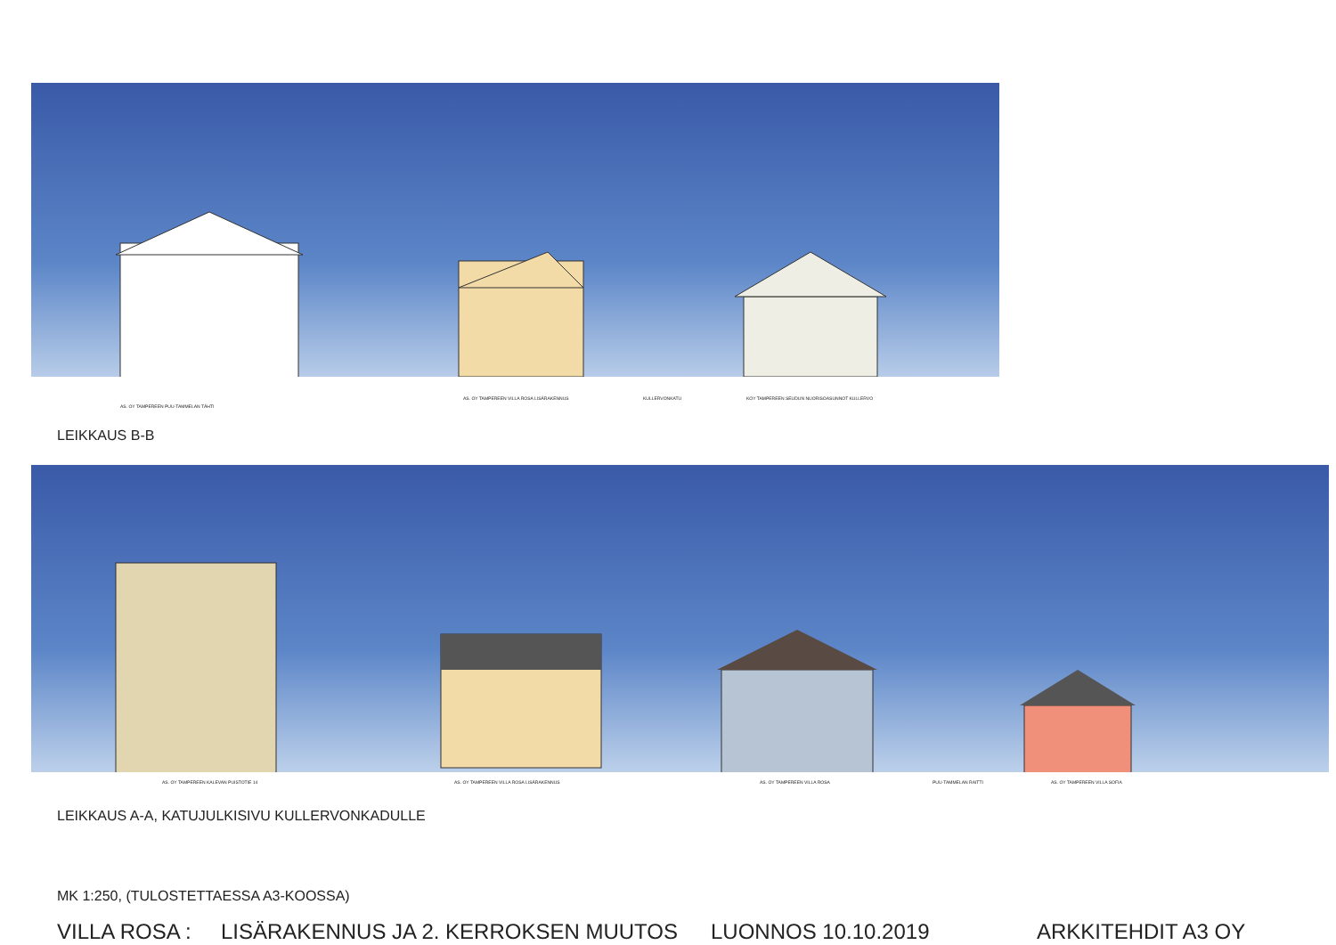AS. OY TAMPEREEN PUU-TAMMELAN TÄHTI
AS. OY TAMPEREEN VILLA ROSA LISÄRAKENNUS
KULLERVONKATU
KOY TAMPEREEN SEUDUN NUORISOASUNNOT KULLERVO
LEIKKAUS B-B
AS. OY TAMPEREEN KALEVAN PUISTOTIE 14
AS. OY TAMPEREEN VILLA ROSA LISÄRAKENNUS
AS. OY TAMPEREEN VILLA ROSA PUU-TAMMELAN RAITTI AS. OY TAMPEREEN VILLA SOFIA
LEIKKAUS A-A, KATUJULKISIVU KULLERVONKADULLE
MK 1:250, (TULOSTETTAESSA A3-KOOSSA)
VILLA ROSA : LISÄRAKENNUS JA 2. KERROKSEN MUUTOS LUONNOS 10.10.2019 ARKKITEHDIT A3 OY